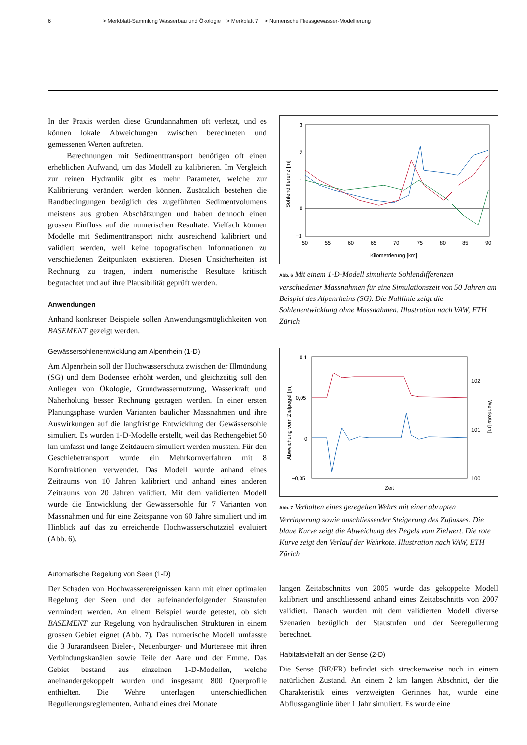6 > Merkblatt-Sammlung Wasserbau und Ökologie > Merkblatt 7 > Numerische Fliessgewässer-Modellierung
In der Praxis werden diese Grundannahmen oft verletzt, und es können lokale Abweichungen zwischen berechneten und gemessenen Werten auftreten.
Berechnungen mit Sedimenttransport benötigen oft einen erheblichen Aufwand, um das Modell zu kalibrieren. Im Vergleich zur reinen Hydraulik gibt es mehr Parameter, welche zur Kalibrierung verändert werden können. Zusätzlich bestehen die Randbedingungen bezüglich des zugeführten Sedimentvolumens meistens aus groben Abschätzungen und haben dennoch einen grossen Einfluss auf die numerischen Resultate. Vielfach können Modelle mit Sedimenttransport nicht ausreichend kalibriert und validiert werden, weil keine topografischen Informationen zu verschiedenen Zeitpunkten existieren. Diesen Unsicherheiten ist Rechnung zu tragen, indem numerische Resultate kritisch begutachtet und auf ihre Plausibilität geprüft werden.
Anwendungen
Anhand konkreter Beispiele sollen Anwendungsmöglichkeiten von BASEMENT gezeigt werden.
Gewässersohlenentwicklung am Alpenrhein (1-D)
Am Alpenrhein soll der Hochwasserschutz zwischen der Illmündung (SG) und dem Bodensee erhöht werden, und gleichzeitig soll den Anliegen von Ökologie, Grundwassernutzung, Wasserkraft und Naherholung besser Rechnung getragen werden. In einer ersten Planungsphase wurden Varianten baulicher Massnahmen und ihre Auswirkungen auf die langfristige Entwicklung der Gewässersohle simuliert. Es wurden 1-D-Modelle erstellt, weil das Rechengebiet 50 km umfasst und lange Zeitdauern simuliert werden mussten. Für den Geschiebetransport wurde ein Mehrkornverfahren mit 8 Kornfraktionen verwendet. Das Modell wurde anhand eines Zeitraums von 10 Jahren kalibriert und anhand eines anderen Zeitraums von 20 Jahren validiert. Mit dem validierten Modell wurde die Entwicklung der Gewässersohle für 7 Varianten von Massnahmen und für eine Zeitspanne von 60 Jahre simuliert und im Hinblick auf das zu erreichende Hochwasserschutzziel evaluiert (Abb. 6).
3
2
1
0
−1
50
55
60
65
70
75
80
85
90
Kilometrierung [km]
Sohlendifferenz [m]
Abb. 6 Mit einem 1-D-Modell simulierte Sohlendifferenzen verschiedener Massnahmen für eine Simulationszeit von 50 Jahren am Beispiel des Alpenrheins (SG). Die Nulllinie zeigt die Sohlenentwicklung ohne Massnahmen. Illustration nach VAW, ETH Zürich
0,1
0,05
0
−0,05
102
101
100
Zeit
Abweichung vom Zielpegel [m]
Wehrkote [m]
Abb. 7 Verhalten eines geregelten Wehrs mit einer abrupten Verringerung sowie anschliessender Steigerung des Zuflusses. Die blaue Kurve zeigt die Abweichung des Pegels vom Zielwert. Die rote Kurve zeigt den Verlauf der Wehrkote. Illustration nach VAW, ETH Zürich
Automatische Regelung von Seen (1-D)
Der Schaden von Hochwasserereignissen kann mit einer optimalen Regelung der Seen und der aufeinanderfolgenden Staustufen vermindert werden. An einem Beispiel wurde getestet, ob sich BASEMENT zur Regelung von hydraulischen Strukturen in einem grossen Gebiet eignet (Abb. 7). Das numerische Modell umfasste die 3 Jurarandseen Bieler-, Neuenburger- und Murtensee mit ihren Verbindungskanälen sowie Teile der Aare und der Emme. Das Gebiet bestand aus einzelnen 1-D-Modellen, welche aneinandergekoppelt wurden und insgesamt 800 Querprofile enthielten. Die Wehre unterlagen unterschiedlichen Regulierungsreglementen. Anhand eines drei Monate
langen Zeitabschnitts von 2005 wurde das gekoppelte Modell kalibriert und anschliessend anhand eines Zeitabschnitts von 2007 validiert. Danach wurden mit dem validierten Modell diverse Szenarien bezüglich der Staustufen und der Seeregulierung berechnet.
Habitatsvielfalt an der Sense (2-D)
Die Sense (BE/FR) befindet sich streckenweise noch in einem natürlichen Zustand. An einem 2 km langen Abschnitt, der die Charakteristik eines verzweigten Gerinnes hat, wurde eine Abflussganglinie über 1 Jahr simuliert. Es wurde eine